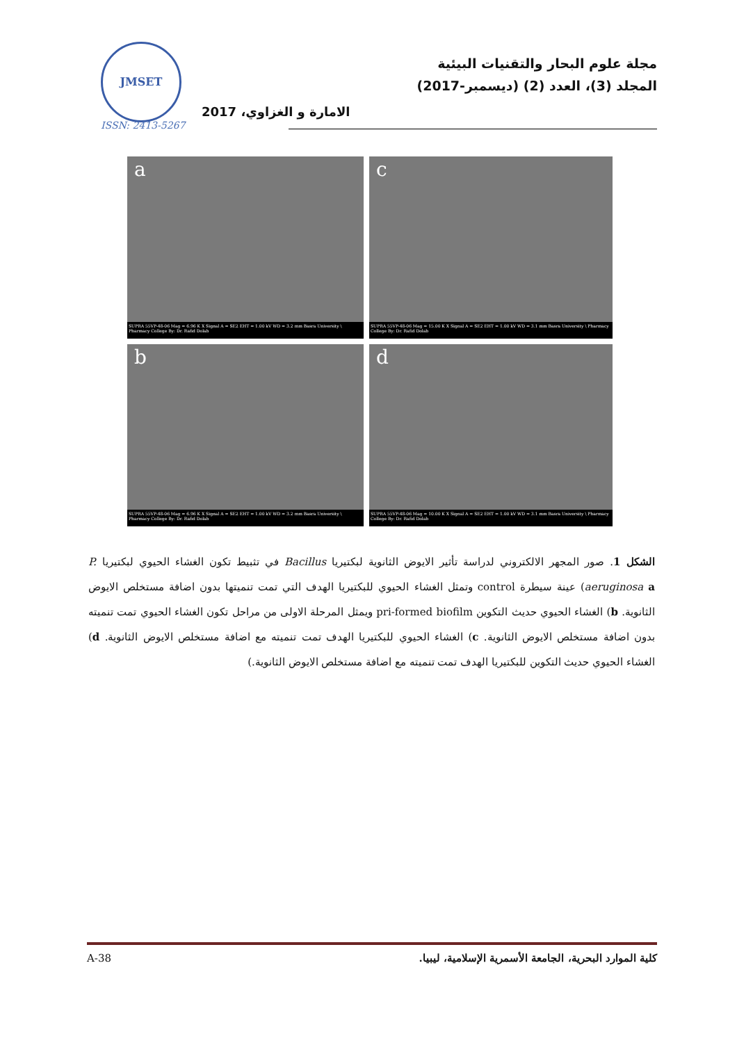JMSET
ISSN: 2413-5267
مجلة علوم البحار والتقنيات البيئية
المجلد (3)، العدد (2) (ديسمبر-2017)
الامارة و الغزاوي، 2017
a
SUPRA 55VP-48-06 Mag = 6.96 K X Signal A = SE2 EHT = 1.00 kV WD = 3.2 mm Basra University \ Pharmacy College By: Dr. Rafid Dolab
c
SUPRA 55VP-48-06 Mag = 15.00 K X Signal A = SE2 EHT = 1.00 kV WD = 3.1 mm Basra University \ Pharmacy College By: Dr. Rafid Dolab
b
SUPRA 55VP-48-06 Mag = 6.96 K X Signal A = SE2 EHT = 1.00 kV WD = 3.2 mm Basra University \ Pharmacy College By: Dr. Rafid Dolab
d
SUPRA 55VP-48-06 Mag = 10.00 K X Signal A = SE2 EHT = 1.00 kV WD = 3.1 mm Basra University \ Pharmacy College By: Dr. Rafid Dolab
الشكل 1. صور المجهر الالكتروني لدراسة تأثير الايوض الثانوية لبكتيريا Bacillus في تثبيط تكون الغشاء الحيوي لبكتيريا P. aeruginosa a) عينة سيطرة control وتمثل الغشاء الحيوي للبكتيريا الهدف التي تمت تنميتها بدون اضافة مستخلص الايوض الثانوية. b) الغشاء الحيوي حديث التكوين pri-formed biofilm ويمثل المرحلة الاولى من مراحل تكون الغشاء الحيوي تمت تنميته بدون اضافة مستخلص الايوض الثانوية. c) الغشاء الحيوي للبكتيريا الهدف تمت تنميته مع اضافة مستخلص الايوض الثانوية. d) الغشاء الحيوي حديث التكوين للبكتيريا الهدف تمت تنميته مع اضافة مستخلص الايوض الثانوية.)
A-38 كلية الموارد البحرية، الجامعة الأسمرية الإسلامية، ليبيا.